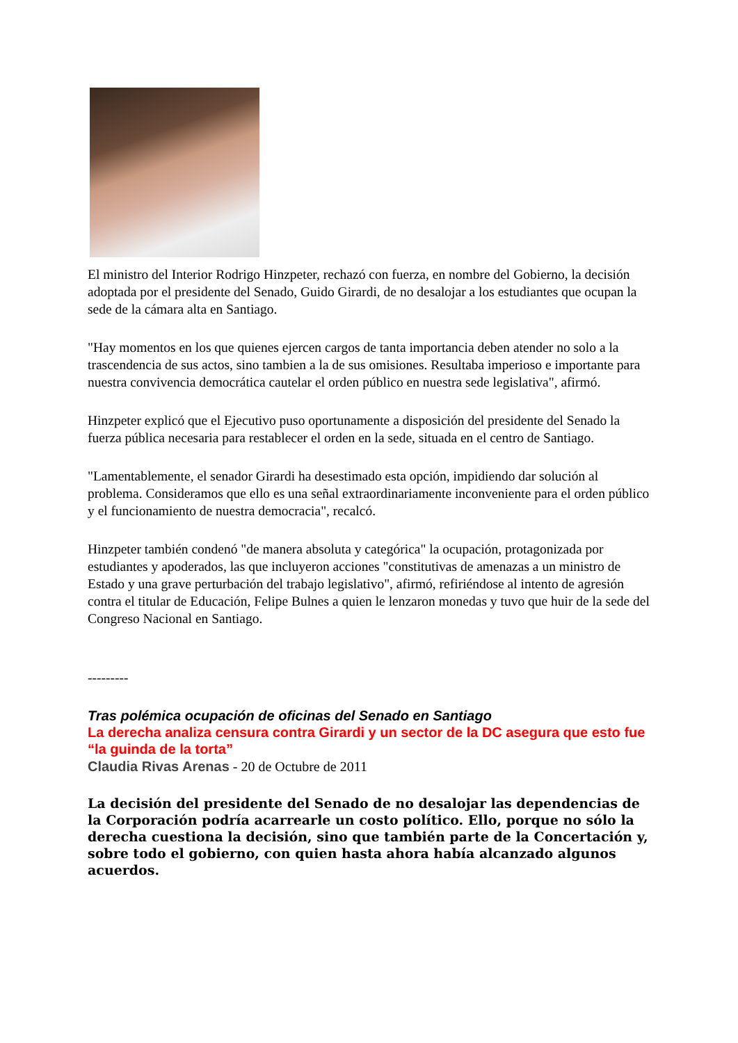El ministro del Interior Rodrigo Hinzpeter, rechazó con fuerza, en nombre del Gobierno, la decisión adoptada por el presidente del Senado, Guido Girardi, de no desalojar a los estudiantes que ocupan la sede de la cámara alta en Santiago.
"Hay momentos en los que quienes ejercen cargos de tanta importancia deben atender no solo a la trascendencia de sus actos, sino tambien a la de sus omisiones. Resultaba imperioso e importante para nuestra convivencia democrática cautelar el orden público en nuestra sede legislativa", afirmó.
Hinzpeter explicó que el Ejecutivo puso oportunamente a disposición del presidente del Senado la fuerza pública necesaria para restablecer el orden en la sede, situada en el centro de Santiago.
"Lamentablemente, el senador Girardi ha desestimado esta opción, impidiendo dar solución al problema. Consideramos que ello es una señal extraordinariamente inconveniente para el orden público y el funcionamiento de nuestra democracia", recalcó.
Hinzpeter también condenó "de manera absoluta y categórica" la ocupación, protagonizada por estudiantes y apoderados, las que incluyeron acciones "constitutivas de amenazas a un ministro de Estado y una grave perturbación del trabajo legislativo", afirmó, refiriéndose al intento de agresión contra el titular de Educación, Felipe Bulnes a quien le lenzaron monedas y tuvo que huir de la sede del Congreso Nacional en Santiago.
---------
Tras polémica ocupación de oficinas del Senado en Santiago
La derecha analiza censura contra Girardi y un sector de la DC asegura que esto fue “la guinda de la torta”
Claudia Rivas Arenas - 20 de Octubre de 2011
La decisión del presidente del Senado de no desalojar las dependencias de la Corporación podría acarrearle un costo político. Ello, porque no sólo la derecha cuestiona la decisión, sino que también parte de la Concertación y, sobre todo el gobierno, con quien hasta ahora había alcanzado algunos acuerdos.